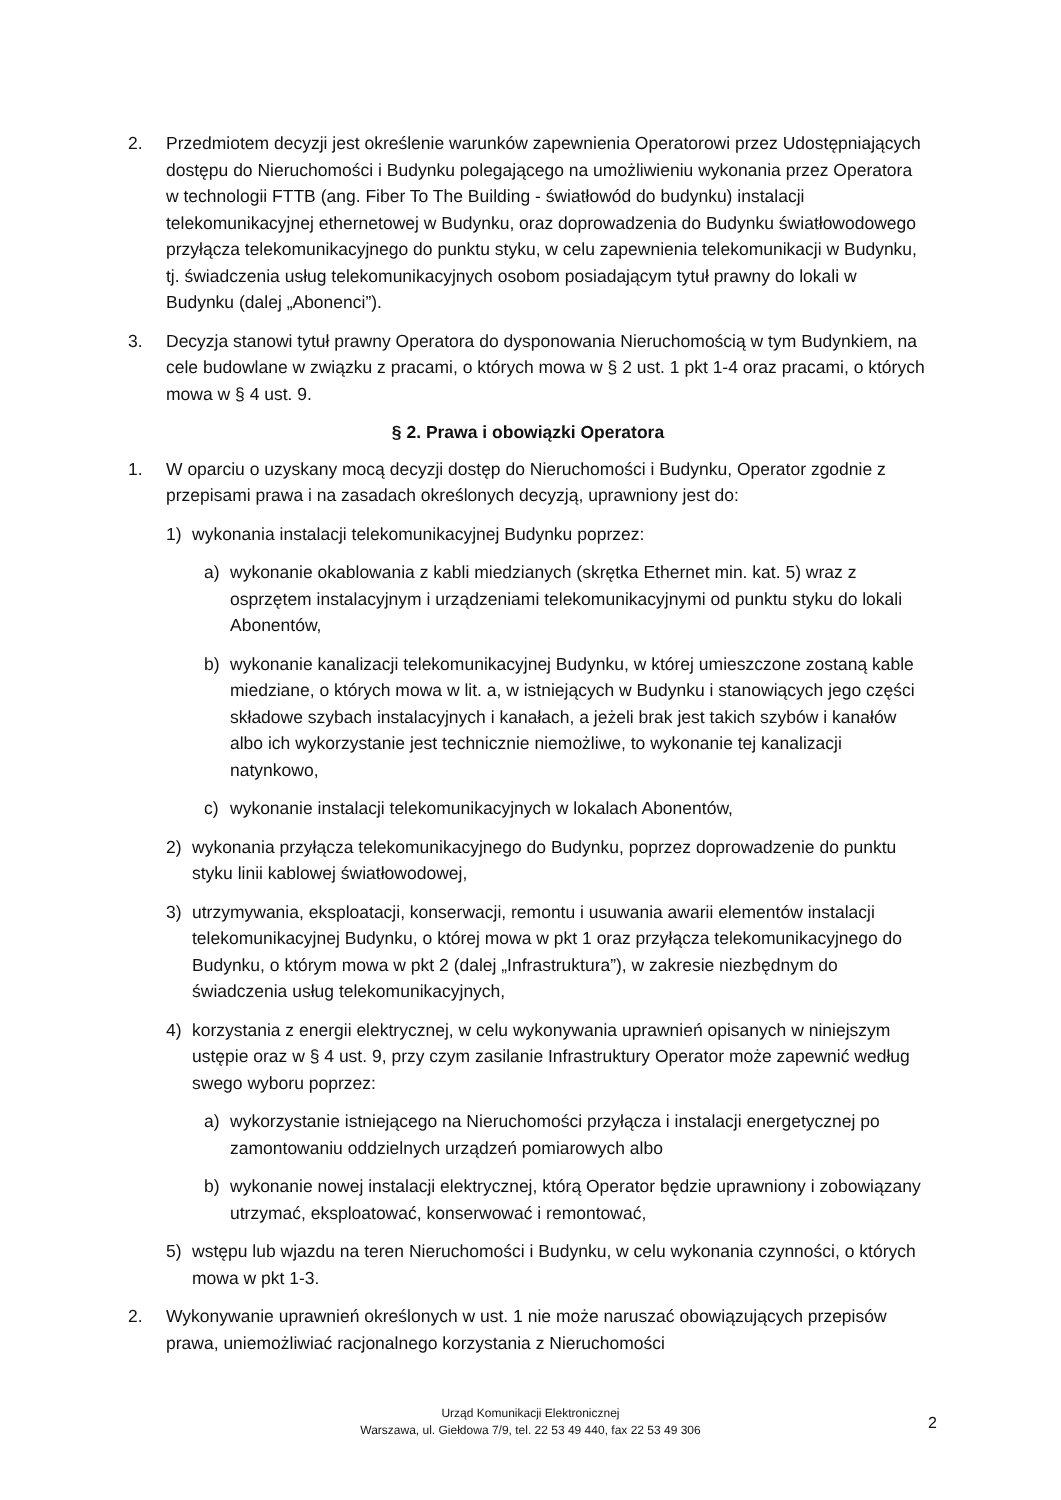2. Przedmiotem decyzji jest określenie warunków zapewnienia Operatorowi przez Udostępniających dostępu do Nieruchomości i Budynku polegającego na umożliwieniu wykonania przez Operatora w technologii FTTB (ang. Fiber To The Building - światłowód do budynku) instalacji telekomunikacyjnej ethernetowej w Budynku, oraz doprowadzenia do Budynku światłowodowego przyłącza telekomunikacyjnego do punktu styku, w celu zapewnienia telekomunikacji w Budynku, tj. świadczenia usług telekomunikacyjnych osobom posiadającym tytuł prawny do lokali w Budynku (dalej „Abonenci”).
3. Decyzja stanowi tytuł prawny Operatora do dysponowania Nieruchomością w tym Budynkiem, na cele budowlane w związku z pracami, o których mowa w § 2 ust. 1 pkt 1-4 oraz pracami, o których mowa w § 4 ust. 9.
§ 2. Prawa i obowiązki Operatora
1. W oparciu o uzyskany mocą decyzji dostęp do Nieruchomości i Budynku, Operator zgodnie z przepisami prawa i na zasadach określonych decyzją, uprawniony jest do:
1) wykonania instalacji telekomunikacyjnej Budynku poprzez:
a) wykonanie okablowania z kabli miedzianych (skrętka Ethernet min. kat. 5) wraz z osprzętem instalacyjnym i urządzeniami telekomunikacyjnymi od punktu styku do lokali Abonentów,
b) wykonanie kanalizacji telekomunikacyjnej Budynku, w której umieszczone zostaną kable miedziane, o których mowa w lit. a, w istniejących w Budynku i stanowiących jego części składowe szybach instalacyjnych i kanałach, a jeżeli brak jest takich szybów i kanałów albo ich wykorzystanie jest technicznie niemożliwe, to wykonanie tej kanalizacji natynkowo,
c) wykonanie instalacji telekomunikacyjnych w lokalach Abonentów,
2) wykonania przyłącza telekomunikacyjnego do Budynku, poprzez doprowadzenie do punktu styku linii kablowej światłowodowej,
3) utrzymywania, eksploatacji, konserwacji, remontu i usuwania awarii elementów instalacji telekomunikacyjnej Budynku, o której mowa w pkt 1 oraz przyłącza telekomunikacyjnego do Budynku, o którym mowa w pkt 2 (dalej „Infrastruktura”), w zakresie niezbędnym do świadczenia usług telekomunikacyjnych,
4) korzystania z energii elektrycznej, w celu wykonywania uprawnień opisanych w niniejszym ustępie oraz w § 4 ust. 9, przy czym zasilanie Infrastruktury Operator może zapewnić według swego wyboru poprzez:
a) wykorzystanie istniejącego na Nieruchomości przyłącza i instalacji energetycznej po zamontowaniu oddzielnych urządzeń pomiarowych albo
b) wykonanie nowej instalacji elektrycznej, którą Operator będzie uprawniony i zobowiązany utrzymać, eksploatować, konserwować i remontować,
5) wstępu lub wjazdu na teren Nieruchomości i Budynku, w celu wykonania czynności, o których mowa w pkt 1-3.
2. Wykonywanie uprawnień określonych w ust. 1 nie może naruszać obowiązujących przepisów prawa, uniemożliwiać racjonalnego korzystania z Nieruchomości
Urząd Komunikacji Elektronicznej
Warszawa, ul. Giełdowa 7/9, tel. 22 53 49 440, fax 22 53 49 306
2